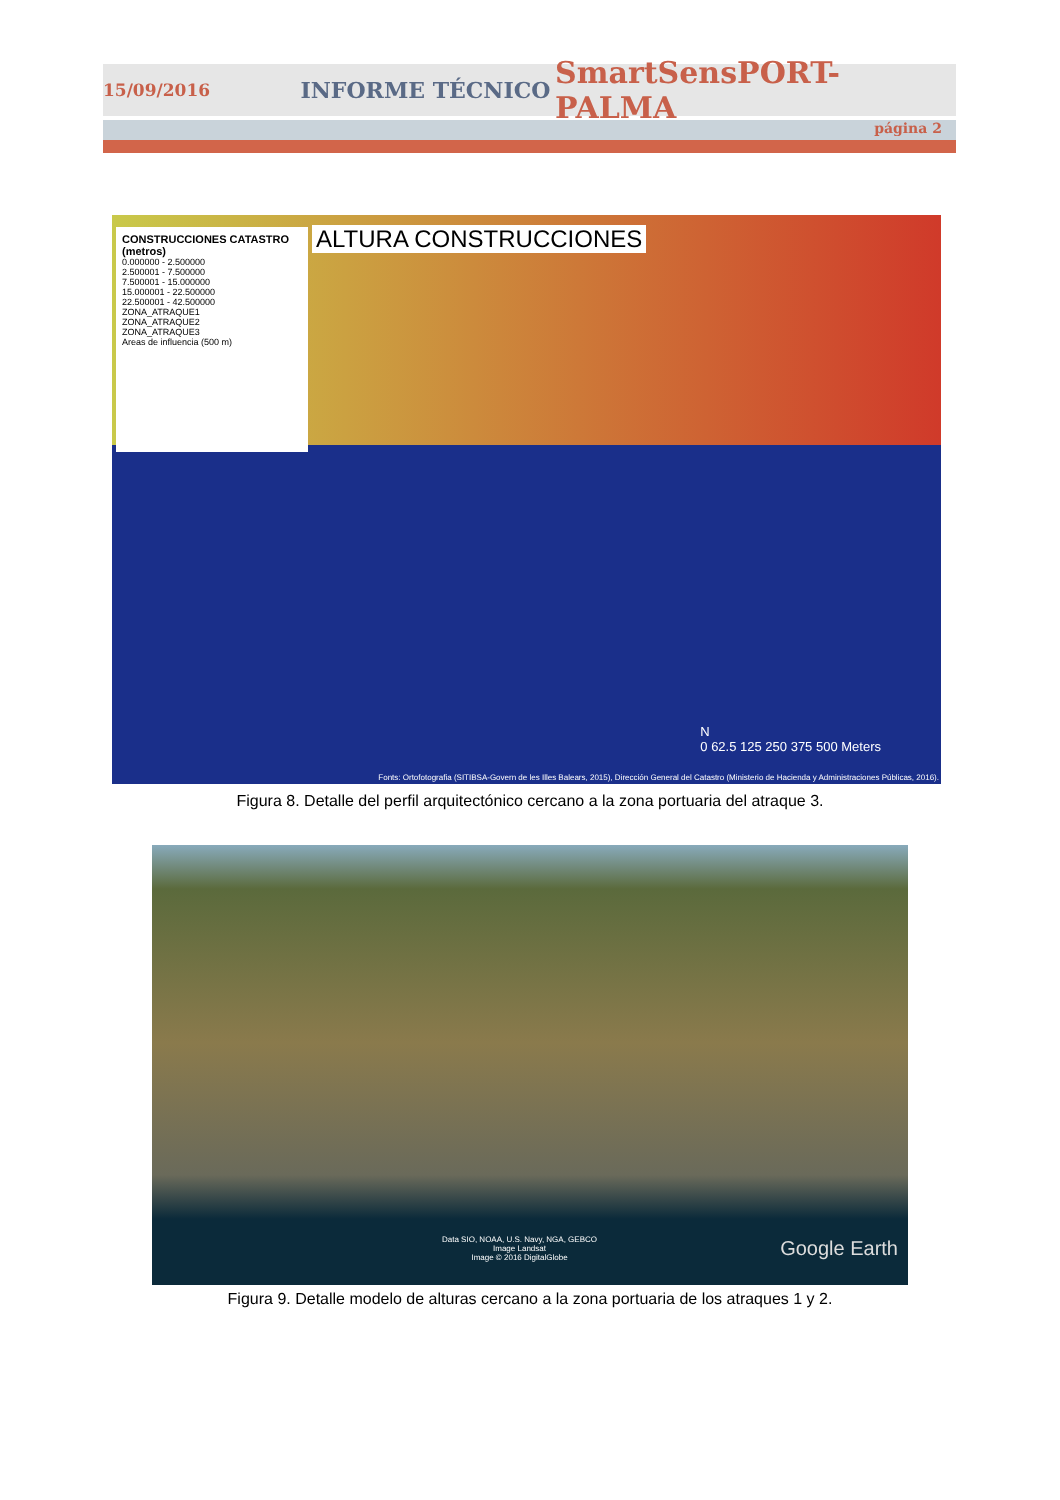15/09/2016 INFORME TÉCNICO SmartSensPORT-PALMA
página 2
CONSTRUCCIONES CATASTRO
(metros)
0.000000 - 2.500000
2.500001 - 7.500000
7.500001 - 15.000000
15.000001 - 22.500000
22.500001 - 42.500000
ZONA_ATRAQUE1
ZONA_ATRAQUE2
ZONA_ATRAQUE3
Areas de influencia (500 m)
ALTURA CONSTRUCCIONES
N
0 62.5 125 250 375 500 Meters
Fonts: Ortofotografia (SITIBSA-Govern de les Illes Balears, 2015), Dirección General del Catastro (Ministerio de Hacienda y Administraciones Públicas, 2016).
Figura 8. Detalle del perfil arquitectónico cercano a la zona portuaria del atraque 3.
Data SIO, NOAA, U.S. Navy, NGA, GEBCO
Image Landsat
Image © 2016 DigitalGlobe
Google Earth
Figura 9. Detalle modelo de alturas cercano a la zona portuaria de los atraques 1 y 2.